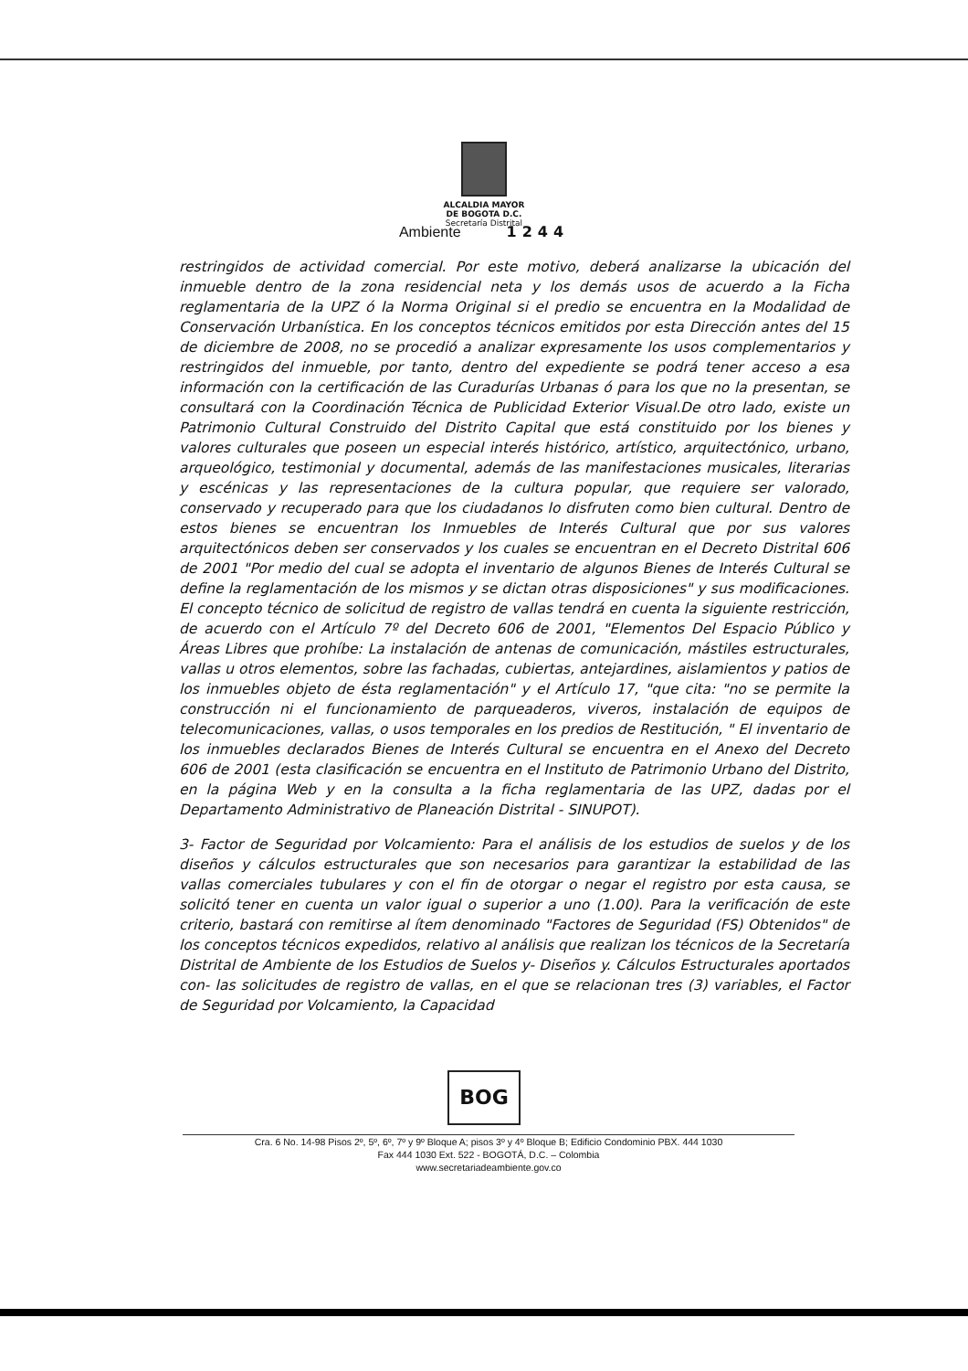ALCALDIA MAYOR
DE BOGOTA D.C.
Secretaría Distrital
Ambiente 1244
restringidos de actividad comercial. Por este motivo, deberá analizarse la ubicación del inmueble dentro de la zona residencial neta y los demás usos de acuerdo a la Ficha reglamentaria de la UPZ ó la Norma Original si el predio se encuentra en la Modalidad de Conservación Urbanística. En los conceptos técnicos emitidos por esta Dirección antes del 15 de diciembre de 2008, no se procedió a analizar expresamente los usos complementarios y restringidos del inmueble, por tanto, dentro del expediente se podrá tener acceso a esa información con la certificación de las Curadurías Urbanas ó para los que no la presentan, se consultará con la Coordinación Técnica de Publicidad Exterior Visual.De otro lado, existe un Patrimonio Cultural Construido del Distrito Capital que está constituido por los bienes y valores culturales que poseen un especial interés histórico, artístico, arquitectónico, urbano, arqueológico, testimonial y documental, además de las manifestaciones musicales, literarias y escénicas y las representaciones de la cultura popular, que requiere ser valorado, conservado y recuperado para que los ciudadanos lo disfruten como bien cultural. Dentro de estos bienes se encuentran los Inmuebles de Interés Cultural que por sus valores arquitectónicos deben ser conservados y los cuales se encuentran en el Decreto Distrital 606 de 2001 "Por medio del cual se adopta el inventario de algunos Bienes de Interés Cultural se define la reglamentación de los mismos y se dictan otras disposiciones" y sus modificaciones. El concepto técnico de solicitud de registro de vallas tendrá en cuenta la siguiente restricción, de acuerdo con el Artículo 7º del Decreto 606 de 2001, "Elementos Del Espacio Público y Áreas Libres que prohíbe: La instalación de antenas de comunicación, mástiles estructurales, vallas u otros elementos, sobre las fachadas, cubiertas, antejardines, aislamientos y patios de los inmuebles objeto de ésta reglamentación" y el Artículo 17, "que cita: "no se permite la construcción ni el funcionamiento de parqueaderos, viveros, instalación de equipos de telecomunicaciones, vallas, o usos temporales en los predios de Restitución, " El inventario de los inmuebles declarados Bienes de Interés Cultural se encuentra en el Anexo del Decreto 606 de 2001 (esta clasificación se encuentra en el Instituto de Patrimonio Urbano del Distrito, en la página Web y en la consulta a la ficha reglamentaria de las UPZ, dadas por el Departamento Administrativo de Planeación Distrital - SINUPOT).
3- Factor de Seguridad por Volcamiento: Para el análisis de los estudios de suelos y de los diseños y cálculos estructurales que son necesarios para garantizar la estabilidad de las vallas comerciales tubulares y con el fin de otorgar o negar el registro por esta causa, se solicitó tener en cuenta un valor igual o superior a uno (1.00). Para la verificación de este criterio, bastará con remitirse al ítem denominado "Factores de Seguridad (FS) Obtenidos" de los conceptos técnicos expedidos, relativo al análisis que realizan los técnicos de la Secretaría Distrital de Ambiente de los Estudios de Suelos y- Diseños y. Cálculos Estructurales aportados con- las solicitudes de registro de vallas, en el que se relacionan tres (3) variables, el Factor de Seguridad por Volcamiento, la Capacidad
BOG
Cra. 6 No. 14-98 Pisos 2º, 5º, 6º, 7º y 9º Bloque A; pisos 3º y 4º Bloque B; Edificio Condominio PBX. 444 1030
Fax 444 1030 Ext. 522 - BOGOTÁ, D.C. – Colombia
www.secretariadeambiente.gov.co